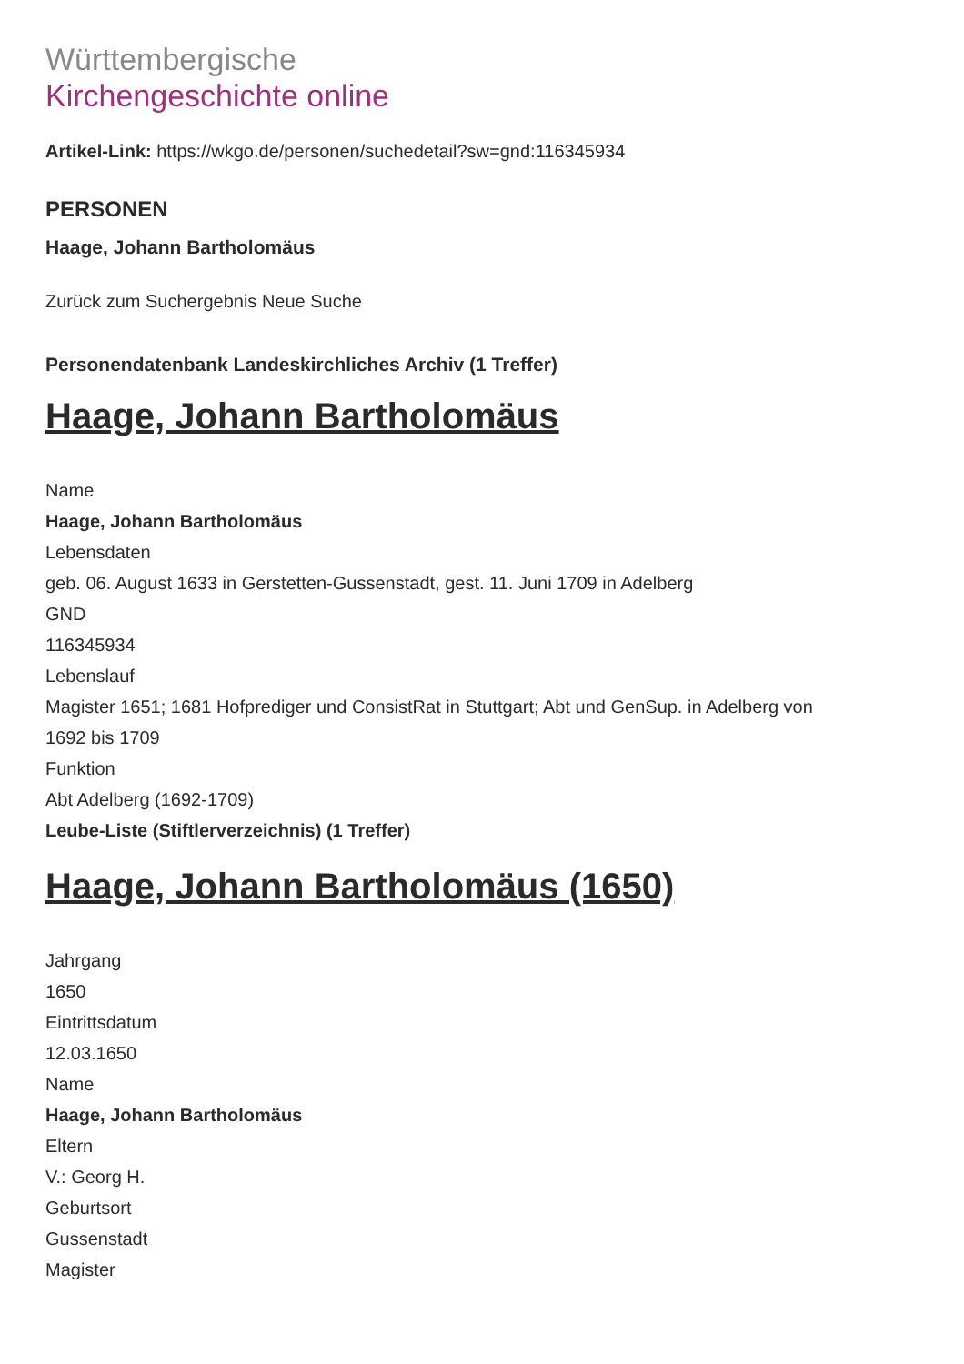Württembergische
Kirchengeschichte online
Artikel-Link: https://wkgo.de/personen/suchedetail?sw=gnd:116345934
PERSONEN
Haage, Johann Bartholomäus
Zurück zum Suchergebnis Neue Suche
Personendatenbank Landeskirchliches Archiv (1 Treffer)
Haage, Johann Bartholomäus
Name
Haage, Johann Bartholomäus
Lebensdaten
geb. 06. August 1633 in Gerstetten-Gussenstadt, gest. 11. Juni 1709 in Adelberg
GND
116345934
Lebenslauf
Magister 1651; 1681 Hofprediger und ConsistRat in Stuttgart; Abt und GenSup. in Adelberg von
1692 bis 1709
Funktion
Abt Adelberg (1692-1709)
Leube-Liste (Stiftlerverzeichnis) (1 Treffer)
Haage, Johann Bartholomäus (1650)
Jahrgang
1650
Eintrittsdatum
12.03.1650
Name
Haage, Johann Bartholomäus
Eltern
V.: Georg H.
Geburtsort
Gussenstadt
Magister